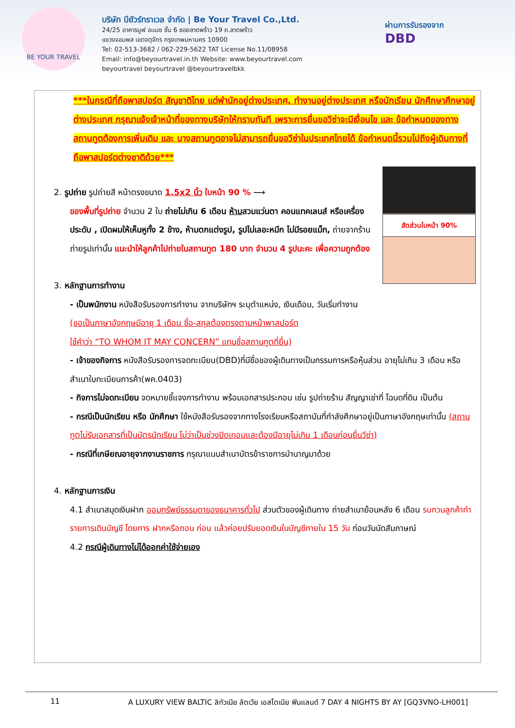BE YOUR TRAVEL
บริษัท บียัวร์ทราเวล จำกัด | Be Your Travel Co.,Ltd.
24/25 อาคารมูฟ อะเมซ ชั้น 6 ซอยลาดพร้าว 19 ถ.ลาดพร้าว
แขวงจอมพล เขตจตุจักร กรุงเทพมหานคร 10900
Tel: 02-513-3682 / 062-229-5622 TAT License No.11/08958
Email: info@beyourtravel.in.th Website: www.beyourtravel.com
beyourtravel beyourtravel @beyourtravelbkk
ผ่านการรับรองจาก
DBD
***ในกรณีที่ถือพาสปอร์ต สัญชาติไทย แต่พำนักอยู่ต่างประเทศ, ทำงานอยู่ต่างประเทศ หรือนักเรียน นักศึกษาศึกษาอยู่ต่างประเทศ กรุณาแจ้งเจ้าหน้าที่ของทางบริษัทให้ทราบทันที เพราะการยื่นขอวีซ่าจะมีเงื่อนไข และ ข้อกำหนดของทางสถานทูตต้องการเพิ่มเติม และ บางสถานทูตอาจไม่สามารถยื่นขอวีซ่าในประเทศไทยได้ ข้อกำหนดนี้รวมไปถึงผู้เดินทางที่ถือพาสปอร์ตต่างชาติด้วย***
สัดส่วนใบหน้า 90%
2. รูปถ่าย รูปถ่ายสี หน้าตรงขนาด 1.5x2 นิ้ว ใบหน้า 90 % ⟶
ของพื้นที่รูปถ่าย จำนวน 2 ใบ ถ่ายไม่เกิน 6 เดือน ห้ามสวมแว่นตา คอนแทคเลนส์ หรือเครื่องประดับ , เปิดผมให้เห็นหูทั้ง 2 ข้าง, ห้ามตกแต่งรูป, รูปไม่เลอะหมึก ไม่มีรอยแม็ก, ถ่ายจากร้านถ่ายรูปเท่านั้น แนะนำให้ลูกค้าไปถ่ายในสถานทูต 180 บาท จำนวน 4 รูปนะคะ เพื่อความถูกต้อง
3. หลักฐานการทำงาน
- เป็นพนักงาน หนังสือรับรองการทำงาน จากบริษัทฯ ระบุตำแหน่ง, เงินเดือน, วันเริ่มทำงาน
(ขอเป็นภาษาอังกฤษมีอายุ 1 เดือน ชื่อ-สกุลต้องตรงตามหน้าพาสปอร์ต
ใช้คำว่า “TO WHOM IT MAY CONCERN” แทนชื่อสถานทูตที่ยื่น)
- เจ้าของกิจการ หนังสือรับรองการจดทะเบียน(DBD)ที่มีชื่อของผู้เดินทางเป็นกรรมการหรือหุ้นส่วน อายุไม่เกิน 3 เดือน หรือ สำเนาใบทะเบียนการค้า(พค.0403)
- กิจการไม่จดทะเบียน จดหมายชี้แจงการทำงาน พร้อมเอกสารประกอบ เช่น รูปถ่ายร้าน สัญญาเช่าที่ โฉนดที่ดิน เป็นต้น
- กรณีเป็นนักเรียน หรือ นักศึกษา ใช้หนังสือรับรองจากทางโรงเรียนหรือสถาบันที่กำลังศึกษาอยู่เป็นภาษาอังกฤษเท่านั้น (สถานทูตไม่รับเอกสารที่เป็นบัตรนักเรียน ไม่ว่าเป็นช่วงปิดเทอมและต้องมีอายุไม่เกิน 1 เดือนก่อนยื่นวีซ่า)
- กรณีที่เกษียณอายุจากงานราชการ กรุณาแนบสำเนาบัตรข้าราชการบำนาญมาด้วย
4. หลักฐานการเงิน
4.1 สำเนาสมุดเงินฝาก ออมทรัพย์ธรรมดาของธนาคารทั่วไป ส่วนตัวของผู้เดินทาง ถ่ายสำเนาย้อนหลัง 6 เดือน รบกวนลูกค้าทำรายการเดินบัญชี โดยการ ฝากหรือถอน ก่อน แล้วค่อยปรับยอดเงินในบัญชีภายใน 15 วัน ก่อนวันนัดสัมภาษณ์
4.2 กรณีผู้เดินทางไม่ได้ออกค่าใช้จ่ายเอง
11 A LUXURY VIEW BALTIC ลิทัวเนีย ลัตเวีย เอสโตเนีย ฟินแลนด์ 7 DAY 4 NIGHTS BY AY [GQ3VNO-LH001]